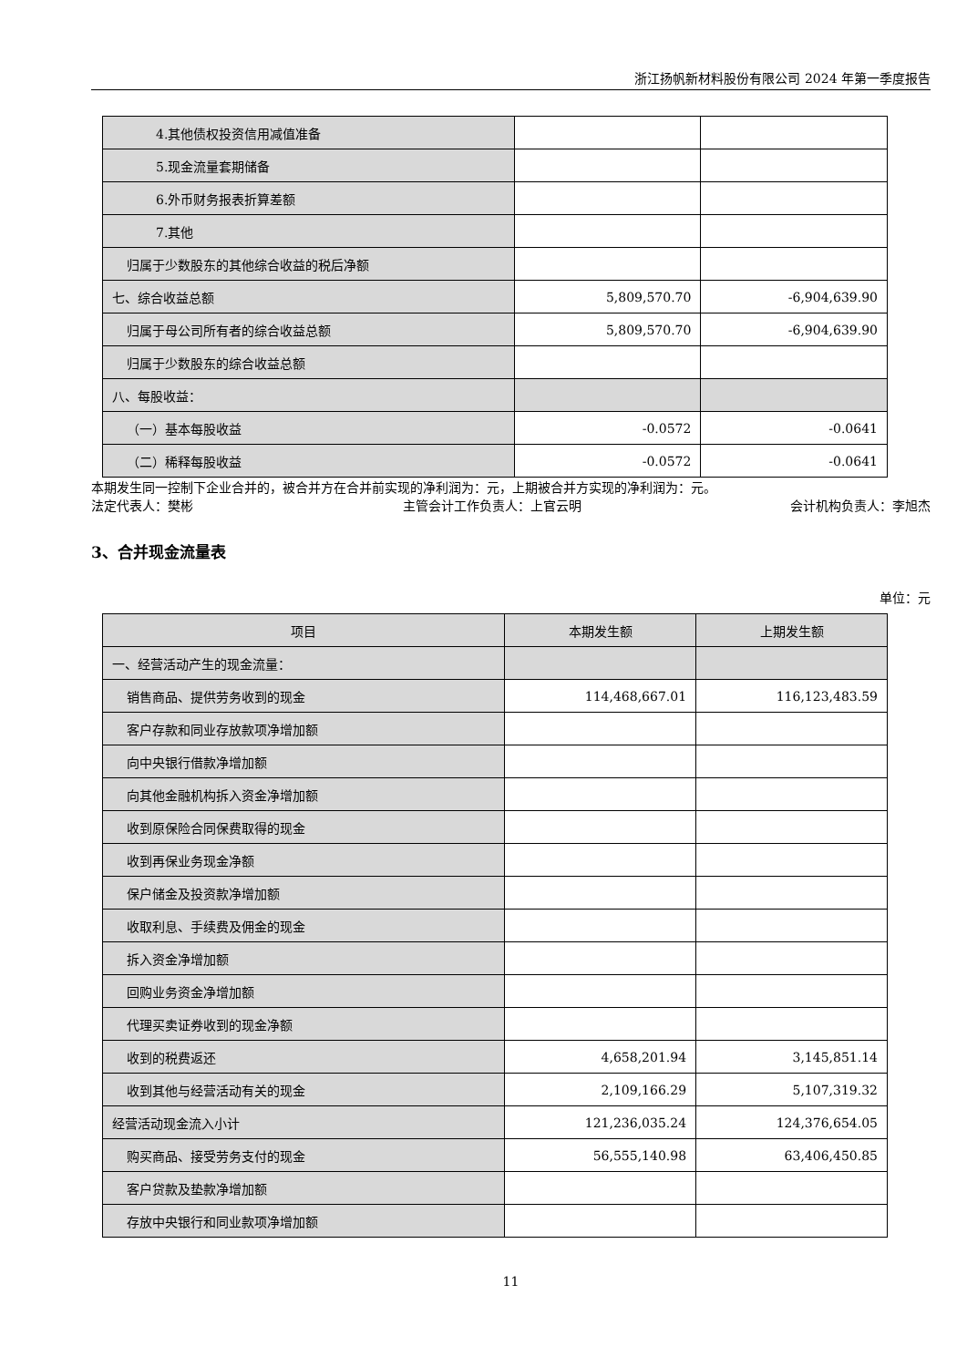浙江扬帆新材料股份有限公司 2024 年第一季度报告
| 4.其他债权投资信用减值准备 | | |
| 5.现金流量套期储备 | | |
| 6.外币财务报表折算差额 | | |
| 7.其他 | | |
| 归属于少数股东的其他综合收益的税后净额 | | |
| 七、综合收益总额 | 5,809,570.70 | -6,904,639.90 |
| 归属于母公司所有者的综合收益总额 | 5,809,570.70 | -6,904,639.90 |
| 归属于少数股东的综合收益总额 | | |
| 八、每股收益： | | |
| （一）基本每股收益 | -0.0572 | -0.0641 |
| （二）稀释每股收益 | -0.0572 | -0.0641 |
本期发生同一控制下企业合并的，被合并方在合并前实现的净利润为：元，上期被合并方实现的净利润为：元。
法定代表人：樊彬 主管会计工作负责人：上官云明 会计机构负责人：李旭杰
3、合并现金流量表
单位：元
| 项目 | 本期发生额 | 上期发生额 |
| --- | --- | --- |
| 一、经营活动产生的现金流量： | | |
| 销售商品、提供劳务收到的现金 | 114,468,667.01 | 116,123,483.59 |
| 客户存款和同业存放款项净增加额 | | |
| 向中央银行借款净增加额 | | |
| 向其他金融机构拆入资金净增加额 | | |
| 收到原保险合同保费取得的现金 | | |
| 收到再保业务现金净额 | | |
| 保户储金及投资款净增加额 | | |
| 收取利息、手续费及佣金的现金 | | |
| 拆入资金净增加额 | | |
| 回购业务资金净增加额 | | |
| 代理买卖证券收到的现金净额 | | |
| 收到的税费返还 | 4,658,201.94 | 3,145,851.14 |
| 收到其他与经营活动有关的现金 | 2,109,166.29 | 5,107,319.32 |
| 经营活动现金流入小计 | 121,236,035.24 | 124,376,654.05 |
| 购买商品、接受劳务支付的现金 | 56,555,140.98 | 63,406,450.85 |
| 客户贷款及垫款净增加额 | | |
| 存放中央银行和同业款项净增加额 | | |
11